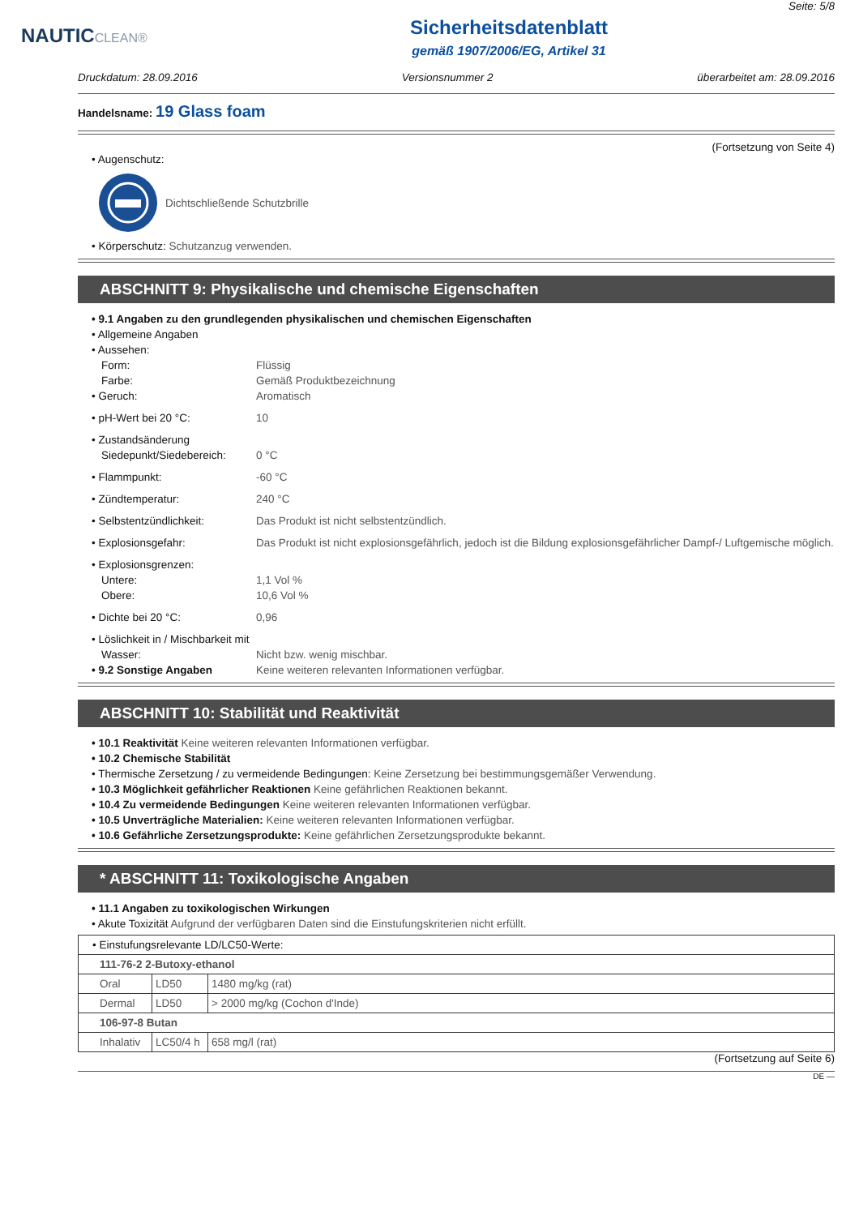Seite: 5/8
NAUTICCLEAN®
Sicherheitsdatenblatt
gemäß 1907/2006/EG, Artikel 31
Druckdatum: 28.09.2016 Versionsnummer 2 überarbeitet am: 28.09.2016
Handelsname: 19 Glass foam
(Fortsetzung von Seite 4)
• Augenschutz:
Dichtschließende Schutzbrille
• Körperschutz: Schutzanzug verwenden.
ABSCHNITT 9: Physikalische und chemische Eigenschaften
• 9.1 Angaben zu den grundlegenden physikalischen und chemischen Eigenschaften
• Allgemeine Angaben
• Aussehen:
Form: Flüssig
Farbe: Gemäß Produktbezeichnung
• Geruch: Aromatisch
• pH-Wert bei 20 °C: 10
• Zustandsänderung
Siedepunkt/Siedebereich: 0 °C
• Flammpunkt: -60 °C
• Zündtemperatur: 240 °C
• Selbstentzündlichkeit: Das Produkt ist nicht selbstentzündlich.
• Explosionsgefahr: Das Produkt ist nicht explosionsgefährlich, jedoch ist die Bildung explosionsgefährlicher Dampf-/ Luftgemische möglich.
• Explosionsgrenzen:
Untere: 1,1 Vol %
Obere: 10,6 Vol %
• Dichte bei 20 °C: 0,96
• Löslichkeit in / Mischbarkeit mit
Wasser: Nicht bzw. wenig mischbar.
• 9.2 Sonstige Angaben Keine weiteren relevanten Informationen verfügbar.
ABSCHNITT 10: Stabilität und Reaktivität
• 10.1 Reaktivität Keine weiteren relevanten Informationen verfügbar.
• 10.2 Chemische Stabilität
• Thermische Zersetzung / zu vermeidende Bedingungen: Keine Zersetzung bei bestimmungsgemäßer Verwendung.
• 10.3 Möglichkeit gefährlicher Reaktionen Keine gefährlichen Reaktionen bekannt.
• 10.4 Zu vermeidende Bedingungen Keine weiteren relevanten Informationen verfügbar.
• 10.5 Unverträgliche Materialien: Keine weiteren relevanten Informationen verfügbar.
• 10.6 Gefährliche Zersetzungsprodukte: Keine gefährlichen Zersetzungsprodukte bekannt.
* ABSCHNITT 11: Toxikologische Angaben
• 11.1 Angaben zu toxikologischen Wirkungen
• Akute Toxizität Aufgrund der verfügbaren Daten sind die Einstufungskriterien nicht erfüllt.
| • Einstufungsrelevante LD/LC50-Werte: | | |
| 111-76-2 2-Butoxy-ethanol | | |
| Oral | LD50 | 1480 mg/kg (rat) |
| Dermal | LD50 | > 2000 mg/kg (Cochon d'Inde) |
| 106-97-8 Butan | | |
| Inhalativ | LC50/4 h | 658 mg/l (rat) |
(Fortsetzung auf Seite 6)
DE —